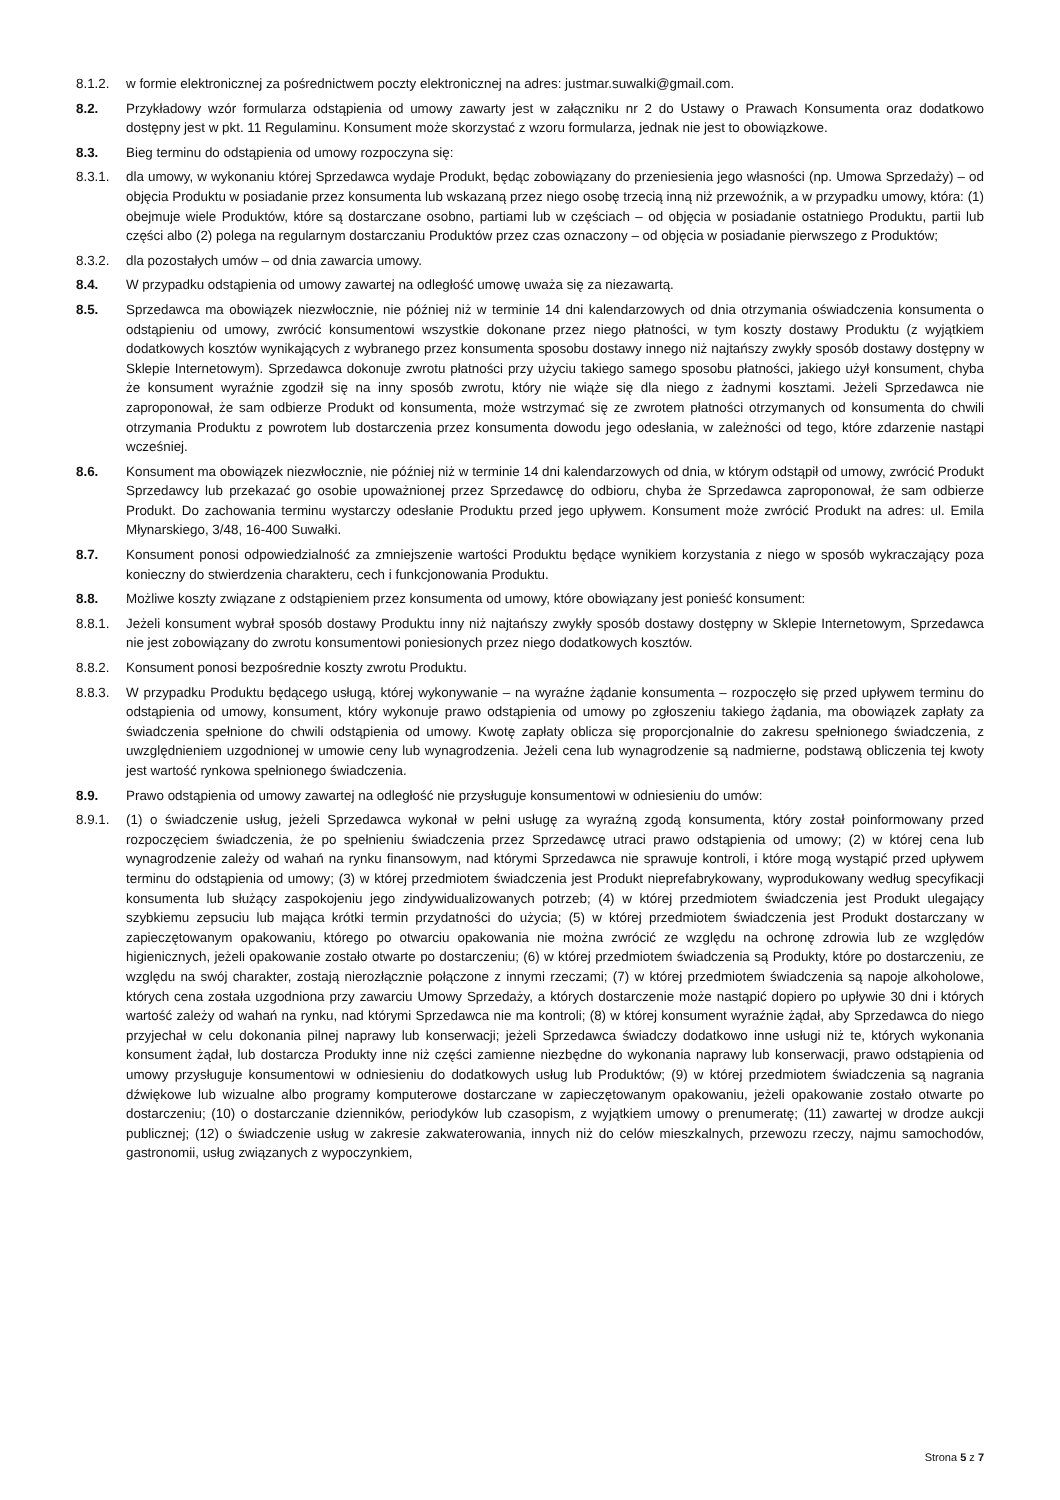8.1.2. w formie elektronicznej za pośrednictwem poczty elektronicznej na adres: justmar.suwalki@gmail.com.
8.2. Przykładowy wzór formularza odstąpienia od umowy zawarty jest w załączniku nr 2 do Ustawy o Prawach Konsumenta oraz dodatkowo dostępny jest w pkt. 11 Regulaminu. Konsument może skorzystać z wzoru formularza, jednak nie jest to obowiązkowe.
8.3. Bieg terminu do odstąpienia od umowy rozpoczyna się:
8.3.1. dla umowy, w wykonaniu której Sprzedawca wydaje Produkt, będąc zobowiązany do przeniesienia jego własności (np. Umowa Sprzedaży) – od objęcia Produktu w posiadanie przez konsumenta lub wskazaną przez niego osobę trzecią inną niż przewoźnik, a w przypadku umowy, która: (1) obejmuje wiele Produktów, które są dostarczane osobno, partiami lub w częściach – od objęcia w posiadanie ostatniego Produktu, partii lub części albo (2) polega na regularnym dostarczaniu Produktów przez czas oznaczony – od objęcia w posiadanie pierwszego z Produktów;
8.3.2. dla pozostałych umów – od dnia zawarcia umowy.
8.4. W przypadku odstąpienia od umowy zawartej na odległość umowę uważa się za niezawartą.
8.5. Sprzedawca ma obowiązek niezwłocznie, nie później niż w terminie 14 dni kalendarzowych od dnia otrzymania oświadczenia konsumenta o odstąpieniu od umowy, zwrócić konsumentowi wszystkie dokonane przez niego płatności, w tym koszty dostawy Produktu (z wyjątkiem dodatkowych kosztów wynikających z wybranego przez konsumenta sposobu dostawy innego niż najtańszy zwykły sposób dostawy dostępny w Sklepie Internetowym). Sprzedawca dokonuje zwrotu płatności przy użyciu takiego samego sposobu płatności, jakiego użył konsument, chyba że konsument wyraźnie zgodził się na inny sposób zwrotu, który nie wiąże się dla niego z żadnymi kosztami. Jeżeli Sprzedawca nie zaproponował, że sam odbierze Produkt od konsumenta, może wstrzymać się ze zwrotem płatności otrzymanych od konsumenta do chwili otrzymania Produktu z powrotem lub dostarczenia przez konsumenta dowodu jego odesłania, w zależności od tego, które zdarzenie nastąpi wcześniej.
8.6. Konsument ma obowiązek niezwłocznie, nie później niż w terminie 14 dni kalendarzowych od dnia, w którym odstąpił od umowy, zwrócić Produkt Sprzedawcy lub przekazać go osobie upoważnionej przez Sprzedawcę do odbioru, chyba że Sprzedawca zaproponował, że sam odbierze Produkt. Do zachowania terminu wystarczy odesłanie Produktu przed jego upływem. Konsument może zwrócić Produkt na adres: ul. Emila Młynarskiego, 3/48, 16-400 Suwałki.
8.7. Konsument ponosi odpowiedzialność za zmniejszenie wartości Produktu będące wynikiem korzystania z niego w sposób wykraczający poza konieczny do stwierdzenia charakteru, cech i funkcjonowania Produktu.
8.8. Możliwe koszty związane z odstąpieniem przez konsumenta od umowy, które obowiązany jest ponieść konsument:
8.8.1. Jeżeli konsument wybrał sposób dostawy Produktu inny niż najtańszy zwykły sposób dostawy dostępny w Sklepie Internetowym, Sprzedawca nie jest zobowiązany do zwrotu konsumentowi poniesionych przez niego dodatkowych kosztów.
8.8.2. Konsument ponosi bezpośrednie koszty zwrotu Produktu.
8.8.3. W przypadku Produktu będącego usługą, której wykonywanie – na wyraźne żądanie konsumenta – rozpoczęło się przed upływem terminu do odstąpienia od umowy, konsument, który wykonuje prawo odstąpienia od umowy po zgłoszeniu takiego żądania, ma obowiązek zapłaty za świadczenia spełnione do chwili odstąpienia od umowy. Kwotę zapłaty oblicza się proporcjonalnie do zakresu spełnionego świadczenia, z uwzględnieniem uzgodnionej w umowie ceny lub wynagrodzenia. Jeżeli cena lub wynagrodzenie są nadmierne, podstawą obliczenia tej kwoty jest wartość rynkowa spełnionego świadczenia.
8.9. Prawo odstąpienia od umowy zawartej na odległość nie przysługuje konsumentowi w odniesieniu do umów:
8.9.1. (1) o świadczenie usług, jeżeli Sprzedawca wykonał w pełni usługę za wyraźną zgodą konsumenta, który został poinformowany przed rozpoczęciem świadczenia, że po spełnieniu świadczenia przez Sprzedawcę utraci prawo odstąpienia od umowy; (2) w której cena lub wynagrodzenie zależy od wahań na rynku finansowym, nad którymi Sprzedawca nie sprawuje kontroli, i które mogą wystąpić przed upływem terminu do odstąpienia od umowy; (3) w której przedmiotem świadczenia jest Produkt nieprefabrykowany, wyprodukowany według specyfikacji konsumenta lub służący zaspokojeniu jego zindywidualizowanych potrzeb; (4) w której przedmiotem świadczenia jest Produkt ulegający szybkiemu zepsuciu lub mająca krótki termin przydatności do użycia; (5) w której przedmiotem świadczenia jest Produkt dostarczany w zapieczętowanym opakowaniu, którego po otwarciu opakowania nie można zwrócić ze względu na ochronę zdrowia lub ze względów higienicznych, jeżeli opakowanie zostało otwarte po dostarczeniu; (6) w której przedmiotem świadczenia są Produkty, które po dostarczeniu, ze względu na swój charakter, zostają nierozłącznie połączone z innymi rzeczami; (7) w której przedmiotem świadczenia są napoje alkoholowe, których cena została uzgodniona przy zawarciu Umowy Sprzedaży, a których dostarczenie może nastąpić dopiero po upływie 30 dni i których wartość zależy od wahań na rynku, nad którymi Sprzedawca nie ma kontroli; (8) w której konsument wyraźnie żądał, aby Sprzedawca do niego przyjechał w celu dokonania pilnej naprawy lub konserwacji; jeżeli Sprzedawca świadczy dodatkowo inne usługi niż te, których wykonania konsument żądał, lub dostarcza Produkty inne niż części zamienne niezbędne do wykonania naprawy lub konserwacji, prawo odstąpienia od umowy przysługuje konsumentowi w odniesieniu do dodatkowych usług lub Produktów; (9) w której przedmiotem świadczenia są nagrania dźwiękowe lub wizualne albo programy komputerowe dostarczane w zapieczętowanym opakowaniu, jeżeli opakowanie zostało otwarte po dostarczeniu; (10) o dostarczanie dzienników, periodyków lub czasopism, z wyjątkiem umowy o prenumeratę; (11) zawartej w drodze aukcji publicznej; (12) o świadczenie usług w zakresie zakwaterowania, innych niż do celów mieszkalnych, przewozu rzeczy, najmu samochodów, gastronomii, usług związanych z wypoczynkiem,
Strona 5 z 7